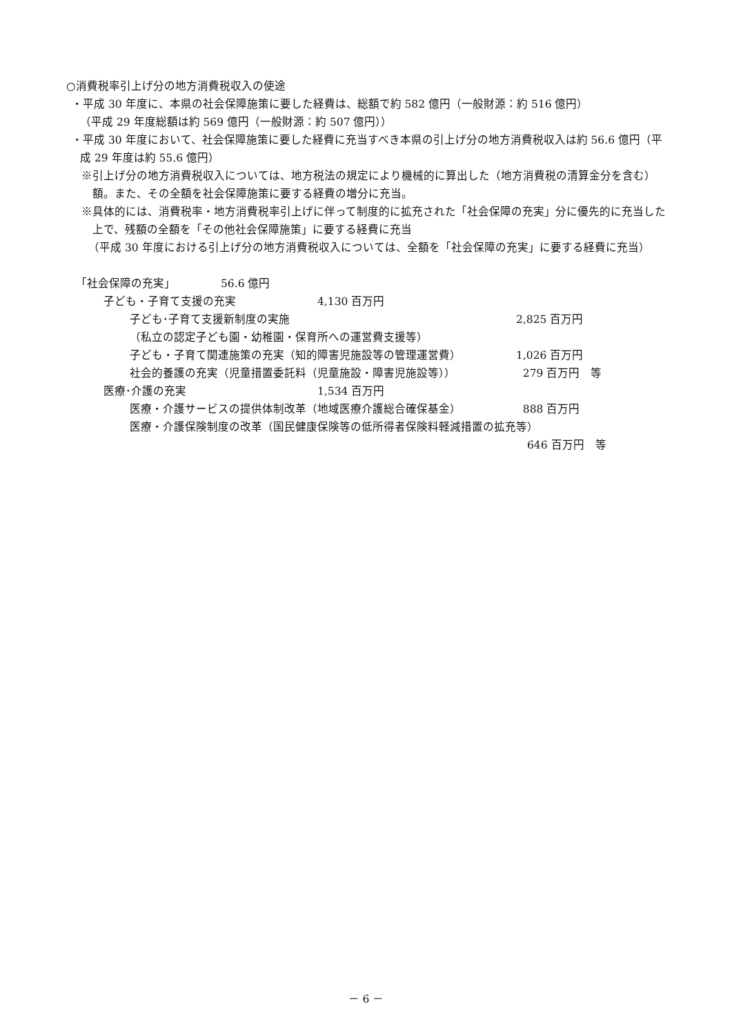○消費税率引上げ分の地方消費税収入の使途
・平成 30 年度に、本県の社会保障施策に要した経費は、総額で約 582 億円（一般財源：約 516 億円）
（平成 29 年度総額は約 569 億円（一般財源：約 507 億円））
・平成 30 年度において、社会保障施策に要した経費に充当すべき本県の引上げ分の地方消費税収入は約 56.6 億円（平成 29 年度は約 55.6 億円）
※引上げ分の地方消費税収入については、地方税法の規定により機械的に算出した（地方消費税の清算金分を含む）額。また、その全額を社会保障施策に要する経費の増分に充当。
※具体的には、消費税率・地方消費税率引上げに伴って制度的に拡充された「社会保障の充実」分に優先的に充当した上で、残額の全額を「その他社会保障施策」に要する経費に充当
（平成 30 年度における引上げ分の地方消費税収入については、全額を「社会保障の充実」に要する経費に充当）
「社会保障の充実」 56.6 億円
子ども・子育て支援の充実 4,130 百万円
子ども･子育て支援新制度の実施 2,825 百万円
（私立の認定子ども園・幼稚園・保育所への運営費支援等）
子ども・子育て関連施策の充実（知的障害児施設等の管理運営費） 1,026 百万円
社会的養護の充実（児童措置委託料（児童施設・障害児施設等）） 279 百万円　等
医療･介護の充実 1,534 百万円
医療・介護サービスの提供体制改革（地域医療介護総合確保基金） 888 百万円
医療・介護保険制度の改革（国民健康保険等の低所得者保険料軽減措置の拡充等）
646 百万円　等
－ 6 －